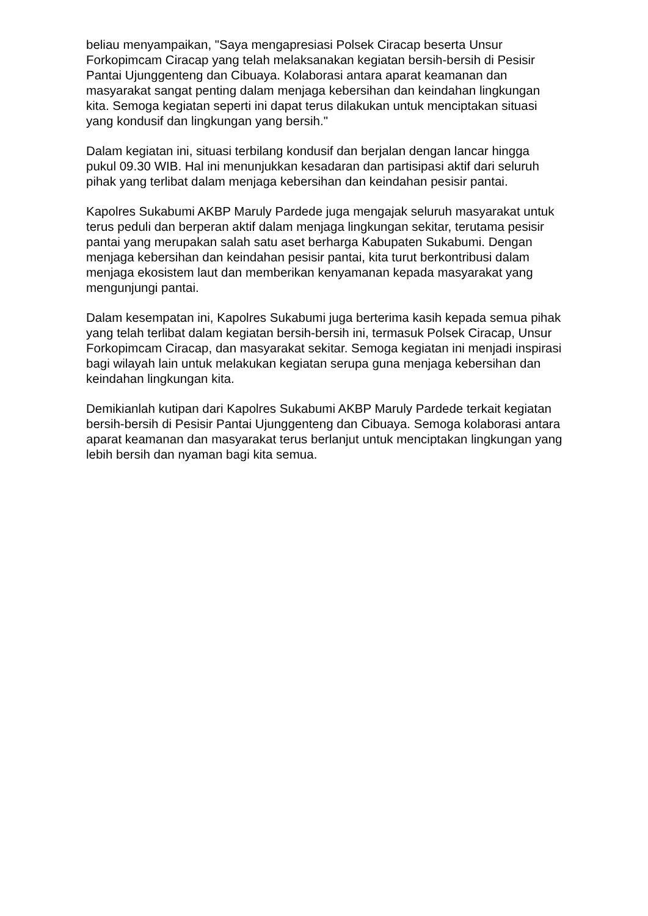beliau menyampaikan, "Saya mengapresiasi Polsek Ciracap beserta Unsur Forkopimcam Ciracap yang telah melaksanakan kegiatan bersih-bersih di Pesisir Pantai Ujunggenteng dan Cibuaya. Kolaborasi antara aparat keamanan dan masyarakat sangat penting dalam menjaga kebersihan dan keindahan lingkungan kita. Semoga kegiatan seperti ini dapat terus dilakukan untuk menciptakan situasi yang kondusif dan lingkungan yang bersih."
Dalam kegiatan ini, situasi terbilang kondusif dan berjalan dengan lancar hingga pukul 09.30 WIB. Hal ini menunjukkan kesadaran dan partisipasi aktif dari seluruh pihak yang terlibat dalam menjaga kebersihan dan keindahan pesisir pantai.
Kapolres Sukabumi AKBP Maruly Pardede juga mengajak seluruh masyarakat untuk terus peduli dan berperan aktif dalam menjaga lingkungan sekitar, terutama pesisir pantai yang merupakan salah satu aset berharga Kabupaten Sukabumi. Dengan menjaga kebersihan dan keindahan pesisir pantai, kita turut berkontribusi dalam menjaga ekosistem laut dan memberikan kenyamanan kepada masyarakat yang mengunjungi pantai.
Dalam kesempatan ini, Kapolres Sukabumi juga berterima kasih kepada semua pihak yang telah terlibat dalam kegiatan bersih-bersih ini, termasuk Polsek Ciracap, Unsur Forkopimcam Ciracap, dan masyarakat sekitar. Semoga kegiatan ini menjadi inspirasi bagi wilayah lain untuk melakukan kegiatan serupa guna menjaga kebersihan dan keindahan lingkungan kita.
Demikianlah kutipan dari Kapolres Sukabumi AKBP Maruly Pardede terkait kegiatan bersih-bersih di Pesisir Pantai Ujunggenteng dan Cibuaya. Semoga kolaborasi antara aparat keamanan dan masyarakat terus berlanjut untuk menciptakan lingkungan yang lebih bersih dan nyaman bagi kita semua.